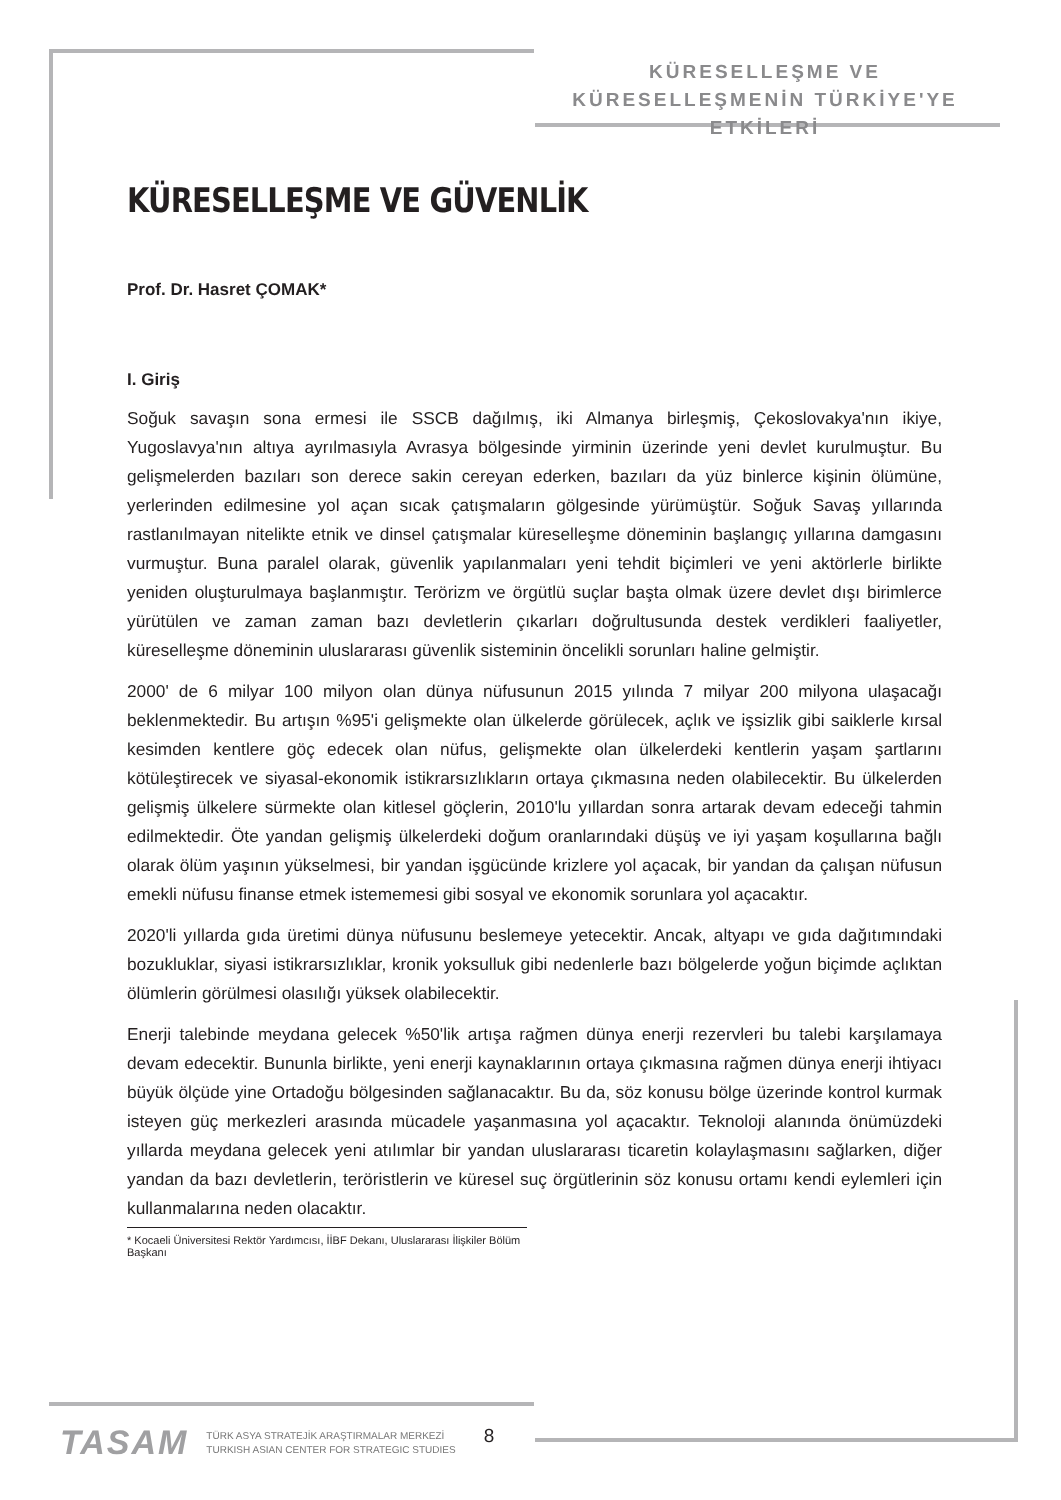KÜRESELLEŞME VE
KÜRESELLEŞMENİN TÜRKİYE'YE ETKİLERİ
KÜRESELLEŞME VE GÜVENLİK
Prof. Dr. Hasret ÇOMAK*
I. Giriş
Soğuk savaşın sona ermesi ile SSCB dağılmış, iki Almanya birleşmiş, Çekoslovakya'nın ikiye, Yugoslavya'nın altıya ayrılmasıyla Avrasya bölgesinde yirminin üzerinde yeni devlet kurulmuştur. Bu gelişmelerden bazıları son derece sakin cereyan ederken, bazıları da yüz binlerce kişinin ölümüne, yerlerinden edilmesine yol açan sıcak çatışmaların gölgesinde yürümüştür. Soğuk Savaş yıllarında rastlanılmayan nitelikte etnik ve dinsel çatışmalar küreselleşme döneminin başlangıç yıllarına damgasını vurmuştur. Buna paralel olarak, güvenlik yapılanmaları yeni tehdit biçimleri ve yeni aktörlerle birlikte yeniden oluşturulmaya başlanmıştır. Terörizm ve örgütlü suçlar başta olmak üzere devlet dışı birimlerce yürütülen ve zaman zaman bazı devletlerin çıkarları doğrultusunda destek verdikleri faaliyetler, küreselleşme döneminin uluslararası güvenlik sisteminin öncelikli sorunları haline gelmiştir.
2000' de 6 milyar 100 milyon olan dünya nüfusunun 2015 yılında 7 milyar 200 milyona ulaşacağı beklenmektedir. Bu artışın %95'i gelişmekte olan ülkelerde görülecek, açlık ve işsizlik gibi saiklerle kırsal kesimden kentlere göç edecek olan nüfus, gelişmekte olan ülkelerdeki kentlerin yaşam şartlarını kötüleştirecek ve siyasal-ekonomik istikrarsızlıkların ortaya çıkmasına neden olabilecektir. Bu ülkelerden gelişmiş ülkelere sürmekte olan kitlesel göçlerin, 2010'lu yıllardan sonra artarak devam edeceği tahmin edilmektedir. Öte yandan gelişmiş ülkelerdeki doğum oranlarındaki düşüş ve iyi yaşam koşullarına bağlı olarak ölüm yaşının yükselmesi, bir yandan işgücünde krizlere yol açacak, bir yandan da çalışan nüfusun emekli nüfusu finanse etmek istememesi gibi sosyal ve ekonomik sorunlara yol açacaktır.
2020'li yıllarda gıda üretimi dünya nüfusunu beslemeye yetecektir. Ancak, altyapı ve gıda dağıtımındaki bozukluklar, siyasi istikrarsızlıklar, kronik yoksulluk gibi nedenlerle bazı bölgelerde yoğun biçimde açlıktan ölümlerin görülmesi olasılığı yüksek olabilecektir.
Enerji talebinde meydana gelecek %50'lik artışa rağmen dünya enerji rezervleri bu talebi karşılamaya devam edecektir. Bununla birlikte, yeni enerji kaynaklarının ortaya çıkmasına rağmen dünya enerji ihtiyacı büyük ölçüde yine Ortadoğu bölgesinden sağlanacaktır. Bu da, söz konusu bölge üzerinde kontrol kurmak isteyen güç merkezleri arasında mücadele yaşanmasına yol açacaktır. Teknoloji alanında önümüzdeki yıllarda meydana gelecek yeni atılımlar bir yandan uluslararası ticaretin kolaylaşmasını sağlarken, diğer yandan da bazı devletlerin, teröristlerin ve küresel suç örgütlerinin söz konusu ortamı kendi eylemleri için kullanmalarına neden olacaktır.
* Kocaeli Üniversitesi Rektör Yardımcısı, İİBF Dekanı, Uluslararası İlişkiler Bölüm Başkanı
TASAM
TÜRK ASYA STRATEJİK ARAŞTIRMALAR MERKEZİ
TURKISH ASIAN CENTER FOR STRATEGIC STUDIES
8